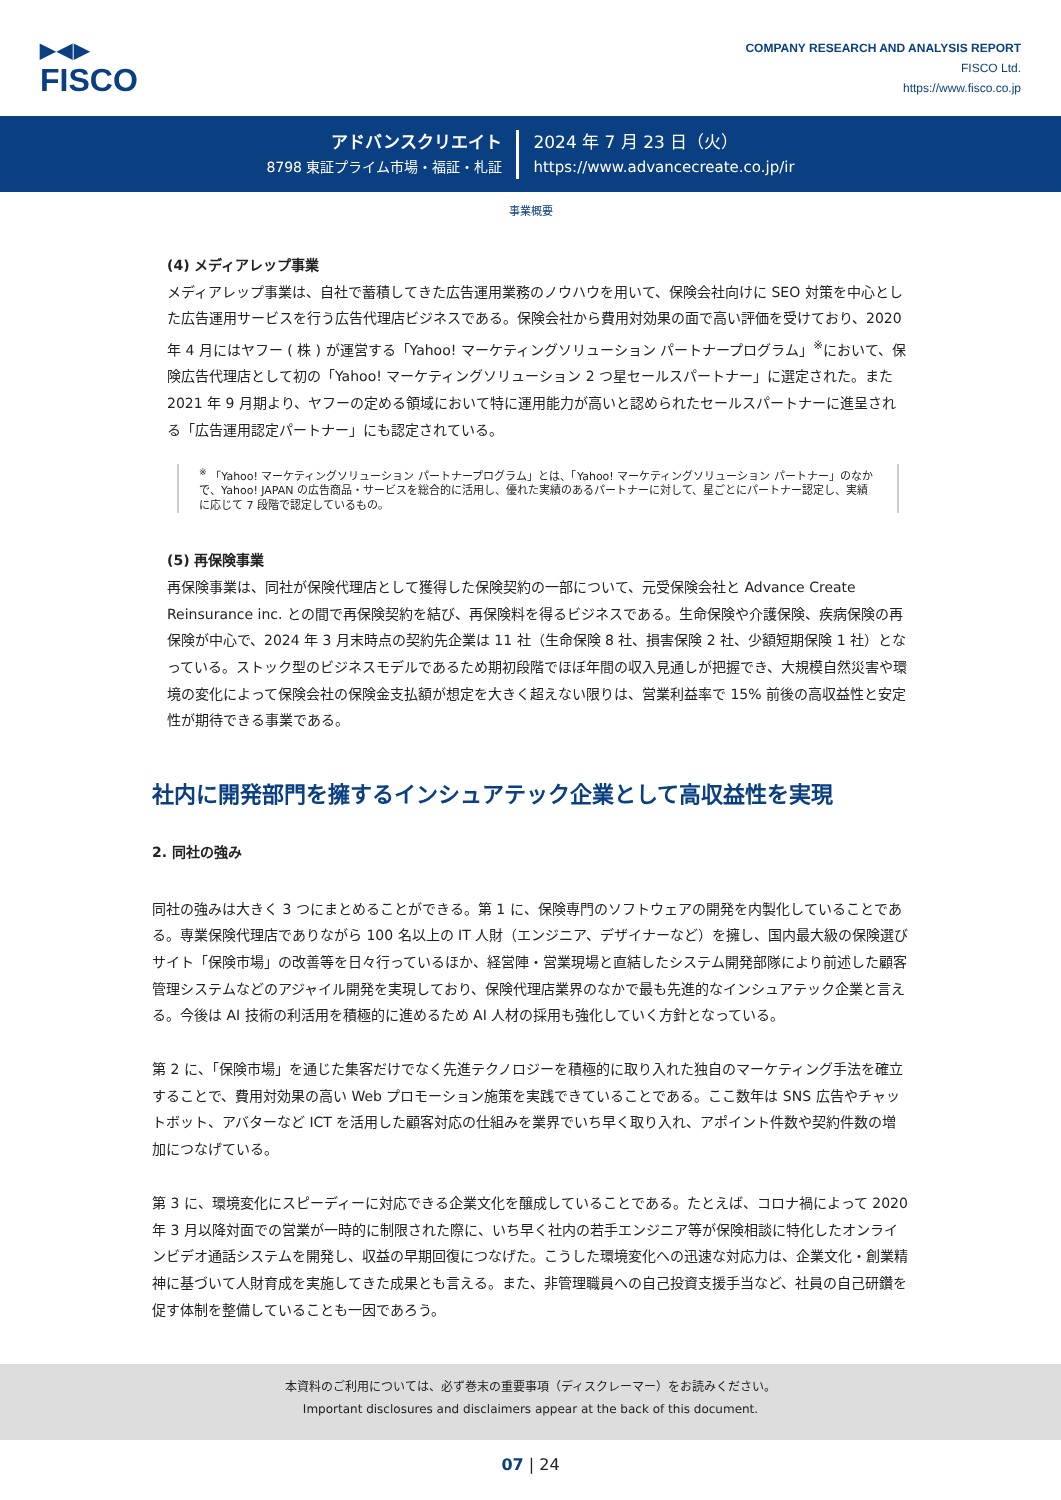▶◀▶
FISCO
COMPANY RESEARCH AND ANALYSIS REPORT
FISCO Ltd.
https://www.fisco.co.jp
アドバンスクリエイト
8798 東証プライム市場・福証・札証
2024 年 7 月 23 日（火）
https://www.advancecreate.co.jp/ir
事業概要
(4) メディアレップ事業
メディアレップ事業は、自社で蓄積してきた広告運用業務のノウハウを用いて、保険会社向けに SEO 対策を中心とした広告運用サービスを行う広告代理店ビジネスである。保険会社から費用対効果の面で高い評価を受けており、2020 年 4 月にはヤフー ( 株 ) が運営する「Yahoo! マーケティングソリューション パートナープログラム」<sup>※</sup>において、保険広告代理店として初の「Yahoo! マーケティングソリューション 2 つ星セールスパートナー」に選定された。また 2021 年 9 月期より、ヤフーの定める領域において特に運用能力が高いと認められたセールスパートナーに進呈される「広告運用認定パートナー」にも認定されている。
<sup>※</sup> 「Yahoo! マーケティングソリューション パートナープログラム」とは、「Yahoo! マーケティングソリューション パートナー」のなかで、Yahoo! JAPAN の広告商品・サービスを総合的に活用し、優れた実績のあるパートナーに対して、星ごとにパートナー認定し、実績に応じて 7 段階で認定しているもの。
(5) 再保険事業
再保険事業は、同社が保険代理店として獲得した保険契約の一部について、元受保険会社と Advance Create Reinsurance inc. との間で再保険契約を結び、再保険料を得るビジネスである。生命保険や介護保険、疾病保険の再保険が中心で、2024 年 3 月末時点の契約先企業は 11 社（生命保険 8 社、損害保険 2 社、少額短期保険 1 社）となっている。ストック型のビジネスモデルであるため期初段階でほぼ年間の収入見通しが把握でき、大規模自然災害や環境の変化によって保険会社の保険金支払額が想定を大きく超えない限りは、営業利益率で 15% 前後の高収益性と安定性が期待できる事業である。
社内に開発部門を擁するインシュアテック企業として高収益性を実現
2. 同社の強み
同社の強みは大きく 3 つにまとめることができる。第 1 に、保険専門のソフトウェアの開発を内製化していることである。専業保険代理店でありながら 100 名以上の IT 人財（エンジニア、デザイナーなど）を擁し、国内最大級の保険選びサイト「保険市場」の改善等を日々行っているほか、経営陣・営業現場と直結したシステム開発部隊により前述した顧客管理システムなどのアジャイル開発を実現しており、保険代理店業界のなかで最も先進的なインシュアテック企業と言える。今後は AI 技術の利活用を積極的に進めるため AI 人材の採用も強化していく方針となっている。
第 2 に、「保険市場」を通じた集客だけでなく先進テクノロジーを積極的に取り入れた独自のマーケティング手法を確立することで、費用対効果の高い Web プロモーション施策を実践できていることである。ここ数年は SNS 広告やチャットボット、アバターなど ICT を活用した顧客対応の仕組みを業界でいち早く取り入れ、アポイント件数や契約件数の増加につなげている。
第 3 に、環境変化にスピーディーに対応できる企業文化を醸成していることである。たとえば、コロナ禍によって 2020 年 3 月以降対面での営業が一時的に制限された際に、いち早く社内の若手エンジニア等が保険相談に特化したオンラインビデオ通話システムを開発し、収益の早期回復につなげた。こうした環境変化への迅速な対応力は、企業文化・創業精神に基づいて人財育成を実施してきた成果とも言える。また、非管理職員への自己投資支援手当など、社員の自己研鑽を促す体制を整備していることも一因であろう。
本資料のご利用については、必ず巻末の重要事項（ディスクレーマー）をお読みください。
Important disclosures and disclaimers appear at the back of this document.
07 | 24